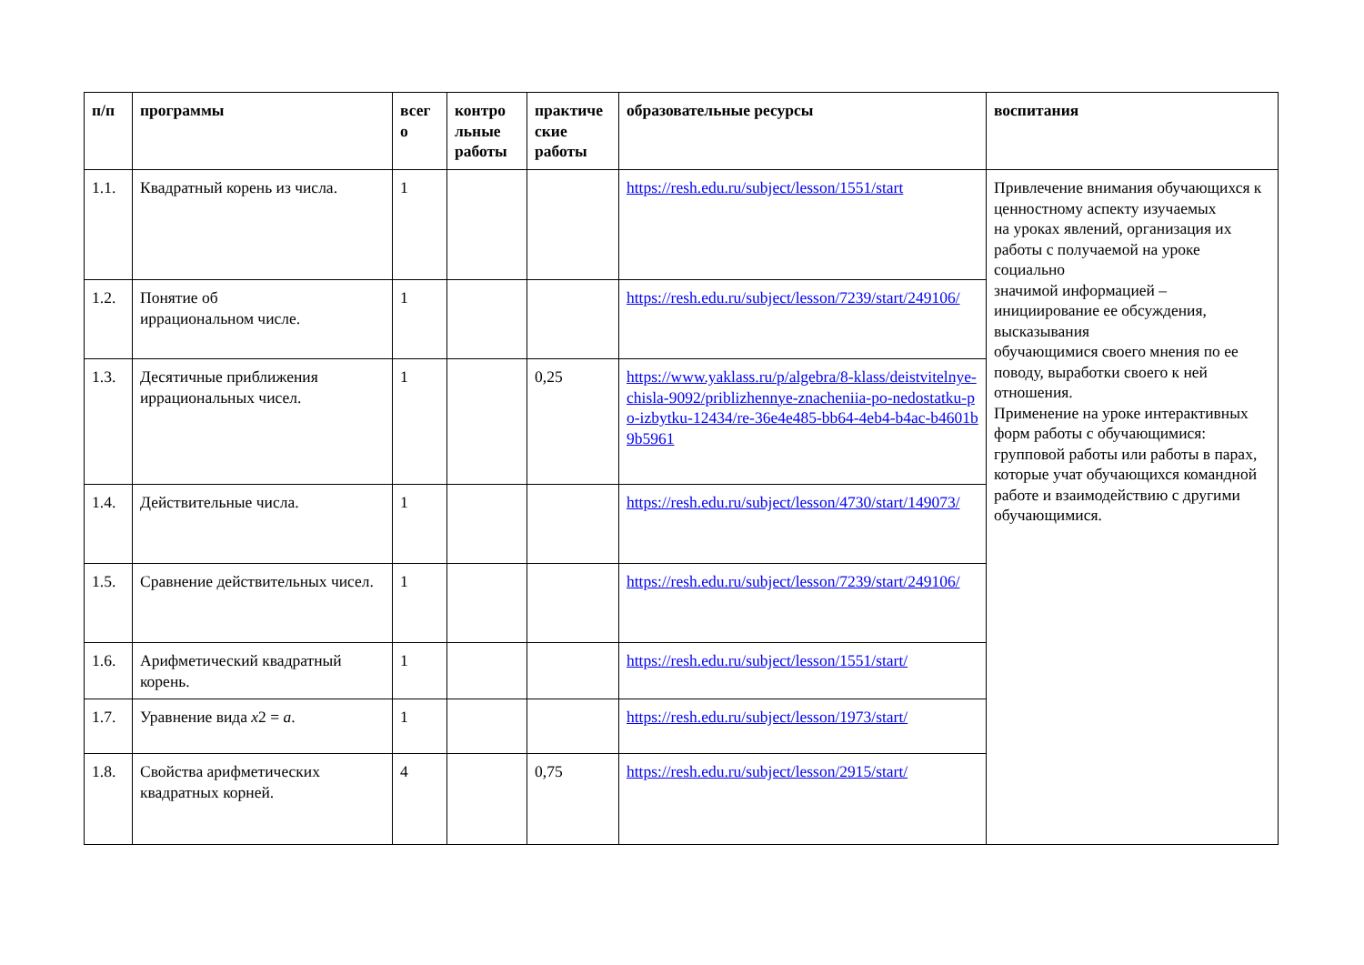| п/п | программы | всег о | контро льные работы | практиче ские работы | образовательные ресурсы | воспитания |
| --- | --- | --- | --- | --- | --- | --- |
| 1.1. | Квадратный корень из числа. | 1 | | | https://resh.edu.ru/subject/lesson/1551/start | Привлечение внимания обучающихся к ценностному аспекту изучаемых на уроках явлений, организация их работы с получаемой на уроке социально значимой информацией – инициирование ее обсуждения, высказывания обучающимися своего мнения по ее поводу, выработки своего к ней отношения. Применение на уроке интерактивных форм работы с обучающимися: групповой работы или работы в парах, которые учат обучающихся командной работе и взаимодействию с другими обучающимися. |
| 1.2. | Понятие об иррациональном числе. | 1 | | | https://resh.edu.ru/subject/lesson/7239/start/249106/ | |
| 1.3. | Десятичные приближения иррациональных чисел. | 1 | | 0,25 | https://www.yaklass.ru/p/algebra/8-klass/deistvitelnye-chisla-9092/priblizhennye-znacheniia-po-nedostatku-po-izbytku-12434/re-36e4e485-bb64-4eb4-b4ac-b4601b9b5961 | |
| 1.4. | Действительные числа. | 1 | | | https://resh.edu.ru/subject/lesson/4730/start/149073/ | |
| 1.5. | Сравнение действительных чисел. | 1 | | | https://resh.edu.ru/subject/lesson/7239/start/249106/ | |
| 1.6. | Арифметический квадратный корень. | 1 | | | https://resh.edu.ru/subject/lesson/1551/start/ | |
| 1.7. | Уравнение вида x 2 = a . | 1 | | | https://resh.edu.ru/subject/lesson/1973/start/ | |
| 1.8. | Свойства арифметических квадратных корней. | 4 | | 0,75 | https://resh.edu.ru/subject/lesson/2915/start/ | |